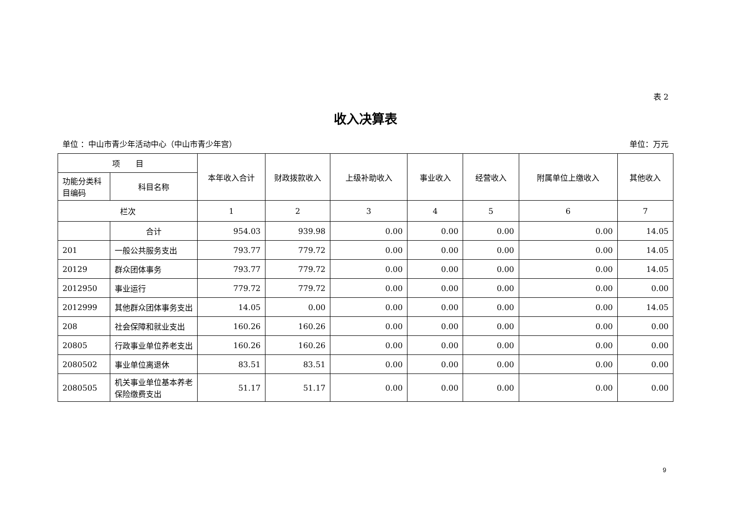表 2
收入决算表
单位 ：中山市青少年活动中心（中山市青少年宫） 单位：万元
| 项 目 | | 本年收入合计 | 财政拨款收入 | 上级补助收入 | 事业收入 | 经营收入 | 附属单位上缴收入 | 其他收入 |
| --- | --- | --- | --- | --- | --- | --- | --- | --- |
| 功能分类科目编码 | 科目名称 | | | | | | | |
| 栏次 | | 1 | 2 | 3 | 4 | 5 | 6 | 7 |
| | 合计 | 954.03 | 939.98 | 0.00 | 0.00 | 0.00 | 0.00 | 14.05 |
| 201 | 一般公共服务支出 | 793.77 | 779.72 | 0.00 | 0.00 | 0.00 | 0.00 | 14.05 |
| 20129 | 群众团体事务 | 793.77 | 779.72 | 0.00 | 0.00 | 0.00 | 0.00 | 14.05 |
| 2012950 | 事业运行 | 779.72 | 779.72 | 0.00 | 0.00 | 0.00 | 0.00 | 0.00 |
| 2012999 | 其他群众团体事务支出 | 14.05 | 0.00 | 0.00 | 0.00 | 0.00 | 0.00 | 14.05 |
| 208 | 社会保障和就业支出 | 160.26 | 160.26 | 0.00 | 0.00 | 0.00 | 0.00 | 0.00 |
| 20805 | 行政事业单位养老支出 | 160.26 | 160.26 | 0.00 | 0.00 | 0.00 | 0.00 | 0.00 |
| 2080502 | 事业单位离退休 | 83.51 | 83.51 | 0.00 | 0.00 | 0.00 | 0.00 | 0.00 |
| 2080505 | 机关事业单位基本养老保险缴费支出 | 51.17 | 51.17 | 0.00 | 0.00 | 0.00 | 0.00 | 0.00 |
9